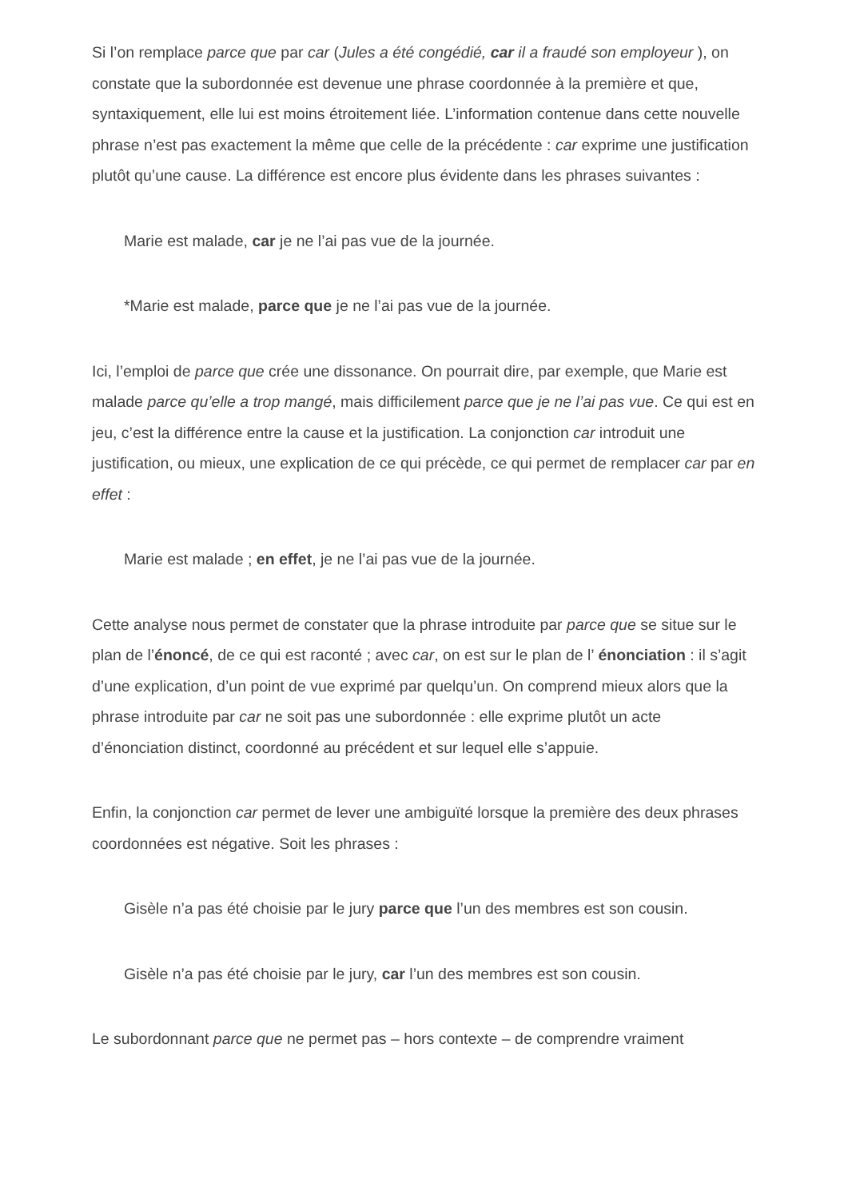Si l’on remplace parce que par car (Jules a été congédié, car il a fraudé son employeur ), on constate que la subordonnée est devenue une phrase coordonnée à la première et que, syntaxiquement, elle lui est moins étroitement liée. L’information contenue dans cette nouvelle phrase n’est pas exactement la même que celle de la précédente : car exprime une justification plutôt qu’une cause. La différence est encore plus évidente dans les phrases suivantes :
Marie est malade, car je ne l’ai pas vue de la journée.
*Marie est malade, parce que je ne l’ai pas vue de la journée.
Ici, l’emploi de parce que crée une dissonance. On pourrait dire, par exemple, que Marie est malade parce qu’elle a trop mangé, mais difficilement parce que je ne l’ai pas vue. Ce qui est en jeu, c’est la différence entre la cause et la justification. La conjonction car introduit une justification, ou mieux, une explication de ce qui précède, ce qui permet de remplacer car par en effet :
Marie est malade ; en effet, je ne l’ai pas vue de la journée.
Cette analyse nous permet de constater que la phrase introduite par parce que se situe sur le plan de l’énoncé, de ce qui est raconté ; avec car, on est sur le plan de l’ énonciation : il s’agit d’une explication, d’un point de vue exprimé par quelqu’un. On comprend mieux alors que la phrase introduite par car ne soit pas une subordonnée : elle exprime plutôt un acte d’énonciation distinct, coordonné au précédent et sur lequel elle s’appuie.
Enfin, la conjonction car permet de lever une ambiguïté lorsque la première des deux phrases coordonnées est négative. Soit les phrases :
Gisèle n’a pas été choisie par le jury parce que l’un des membres est son cousin.
Gisèle n’a pas été choisie par le jury, car l’un des membres est son cousin.
Le subordonnant parce que ne permet pas – hors contexte – de comprendre vraiment